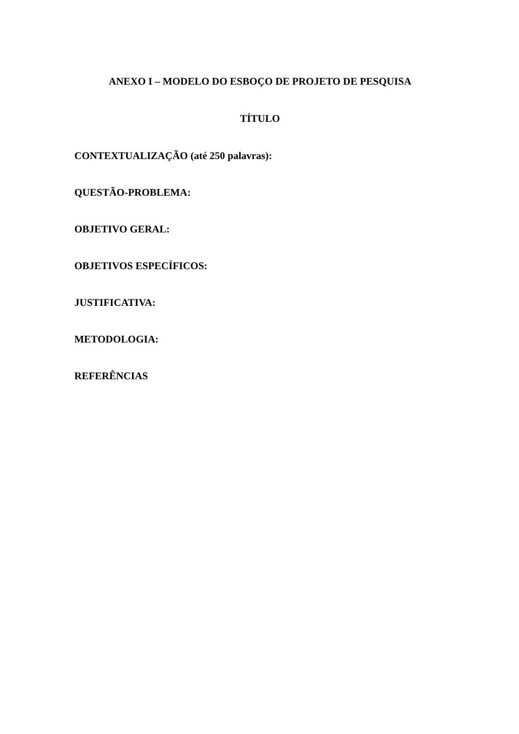ANEXO I – MODELO DO ESBOÇO DE PROJETO DE PESQUISA
TÍTULO
CONTEXTUALIZAÇÃO (até 250 palavras):
QUESTÃO-PROBLEMA:
OBJETIVO GERAL:
OBJETIVOS ESPECÍFICOS:
JUSTIFICATIVA:
METODOLOGIA:
REFERÊNCIAS